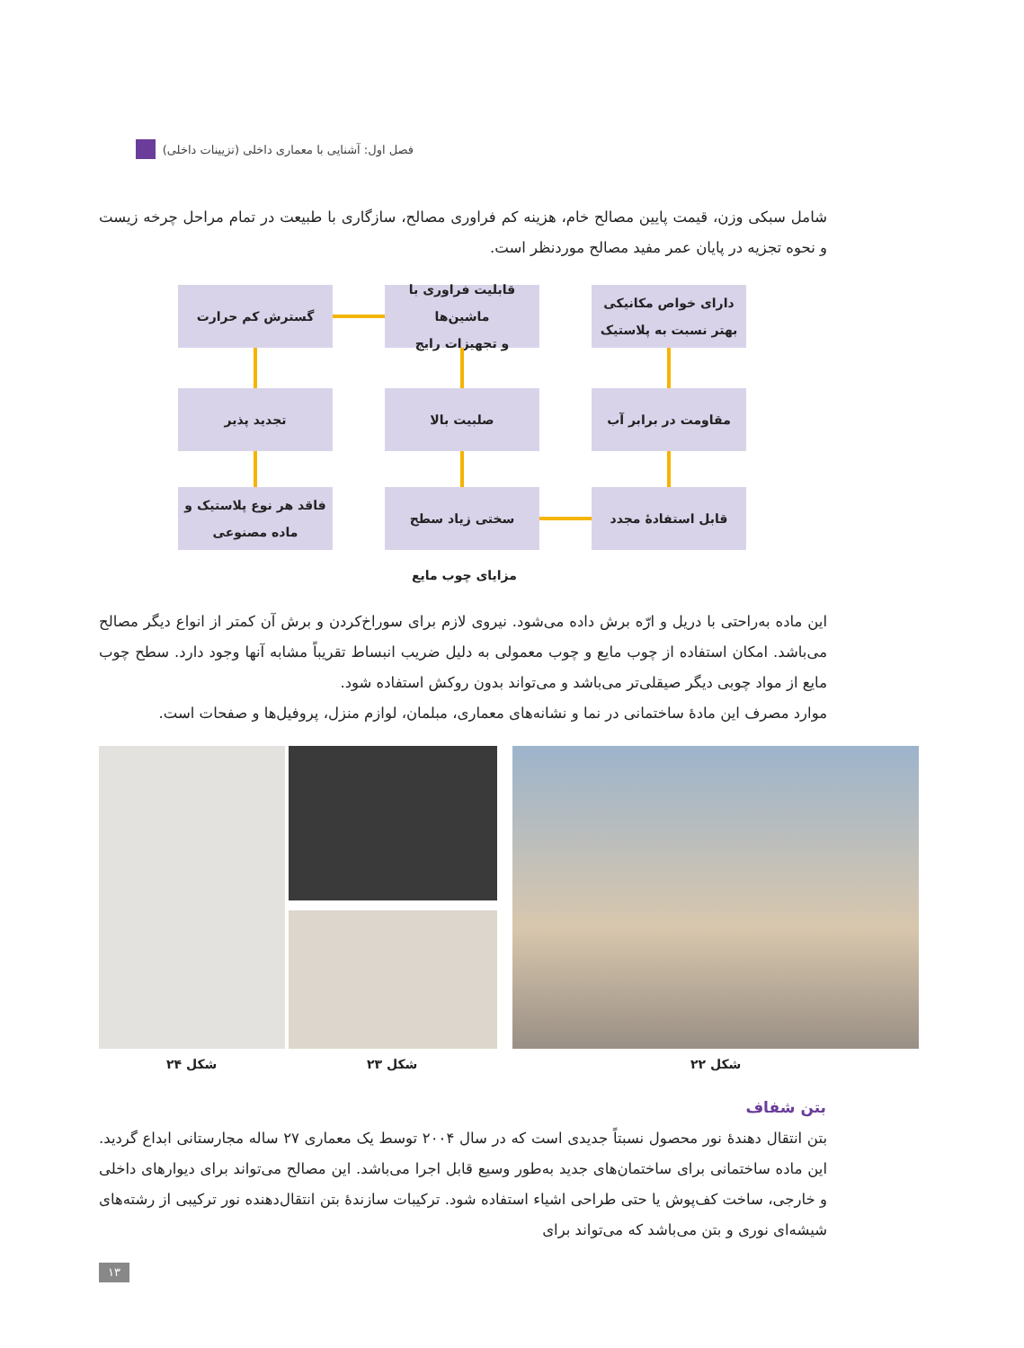فصل اول: آشنایی با معماری داخلی (تزیینات داخلی)
شامل سبکی وزن، قیمت پایین مصالح خام، هزینه کم فراوری مصالح، سازگاری با طبیعت در تمام مراحل چرخه زیست و نحوه تجزیه در پایان عمر مفید مصالح موردنظر است.
دارای خواص مکانیکی
بهتر نسبت به پلاستیک
قابلیت فراوری با ماشین‌ها
و تجهیزات رایج
گسترش کم حرارت
مقاومت در برابر آب
صلبیت بالا
تجدید پذیر
قابل استفادهٔ مجدد
سختی زیاد سطح
فاقد هر نوع پلاستیک و
ماده مصنوعی
مزایای چوب مایع
این ماده به‌راحتی با دریل و ارّه برش داده می‌شود. نیروی لازم برای سوراخ‌کردن و برش آن کمتر از انواع دیگر مصالح می‌باشد. امکان استفاده از چوب مایع و چوب معمولی به دلیل ضریب انبساط تقریباً مشابه آنها وجود دارد. سطح چوب مایع از مواد چوبی دیگر صیقلی‌تر می‌باشد و می‌تواند بدون روکش استفاده شود.
موارد مصرف این مادهٔ ساختمانی در نما و نشانه‌های معماری، مبلمان، لوازم منزل، پروفیل‌ها و صفحات است.
شکل ۲۲
شکل ۲۳
شکل ۲۴
بتن شفاف
بتن انتقال دهندهٔ نور محصول نسبتاً جدیدی است که در سال ۲۰۰۴ توسط یک معماری ۲۷ ساله مجارستانی ابداع گردید. این ماده ساختمانی برای ساختمان‌های جدید به‌طور وسیع قابل اجرا می‌باشد. این مصالح می‌تواند برای دیوارهای داخلی و خارجی، ساخت کف‌پوش یا حتی طراحی اشیاء استفاده شود. ترکیبات سازندهٔ بتن انتقال‌دهنده نور ترکیبی از رشته‌های شیشه‌ای نوری و بتن می‌باشد که می‌تواند برای
۱۳